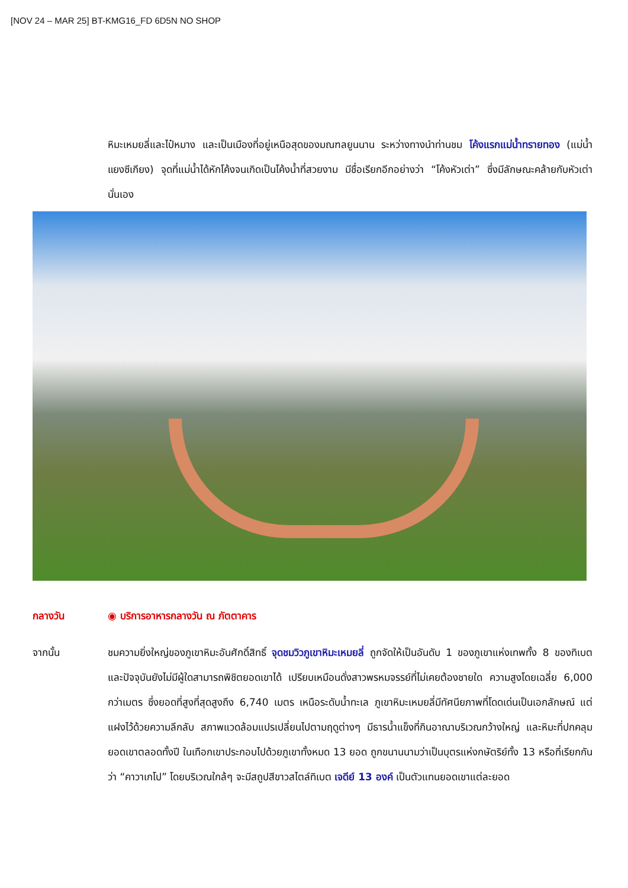[NOV 24 – MAR 25] BT-KMG16_FD 6D5N NO SHOP
หิมะเหมยลี่และไป๋หมาง และเป็นเมืองที่อยู่เหนือสุดของมณฑลยูนนาน ระหว่างทางนำท่านชม โค้งแรกแม่น้ำทรายทอง (แม่น้ำแยงซีเกียง) จุดที่แม่น้ำได้หักโค้งจนเกิดเป็นโค้งน้ำที่สวยงาม มีชื่อเรียกอีกอย่างว่า “โค้งหัวเต่า” ซึ่งมีลักษณะคล้ายกับหัวเต่านั่นเอง
กลางวัน ◉ บริการอาหารกลางวัน ณ ภัตตาคาร
จากนั้น ชมความยิ่งใหญ่ของภูเขาหิมะอันศักดิ์สิทธิ์ จุดชมวิวภูเขาหิมะเหมยลี่ ถูกจัดให้เป็นอันดับ 1 ของภูเขาแห่งเทพทั้ง 8 ของทิเบต และปัจจุบันยังไม่มีผู้ใดสามารถพิชิตยอดเขาได้ เปรียบเหมือนดั่งสาวพรหมจรรย์ที่ไม่เคยต้องชายใด ความสูงโดยเฉลี่ย 6,000 กว่าเมตร ซึ่งยอดที่สูงที่สุดสูงถึง 6,740 เมตร เหนือระดับน้ำทะเล ภูเขาหิมะเหมยลี่มีทัศนียภาพที่โดดเด่นเป็นเอกลักษณ์ แต่แฝงไว้ด้วยความลึกลับ สภาพแวดล้อมแปรเปลี่ยนไปตามฤดูต่างๆ มีธารน้ำแข็งที่กินอาณาบริเวณกว้างใหญ่ และหิมะที่ปกคลุมยอดเขาตลอดทั้งปี ในเทือกเขาประกอบไปด้วยภูเขาทั้งหมด 13 ยอด ถูกขนานนามว่าเป็นบุตรแห่งกษัตริย์ทั้ง 13 หรือที่เรียกกันว่า “คาวาเกโป” โดยบริเวณใกล้ๆ จะมีสถูปสีขาวสไตล์ทิเบต เจดีย์ 13 องค์ เป็นตัวแทนยอดเขาแต่ละยอด